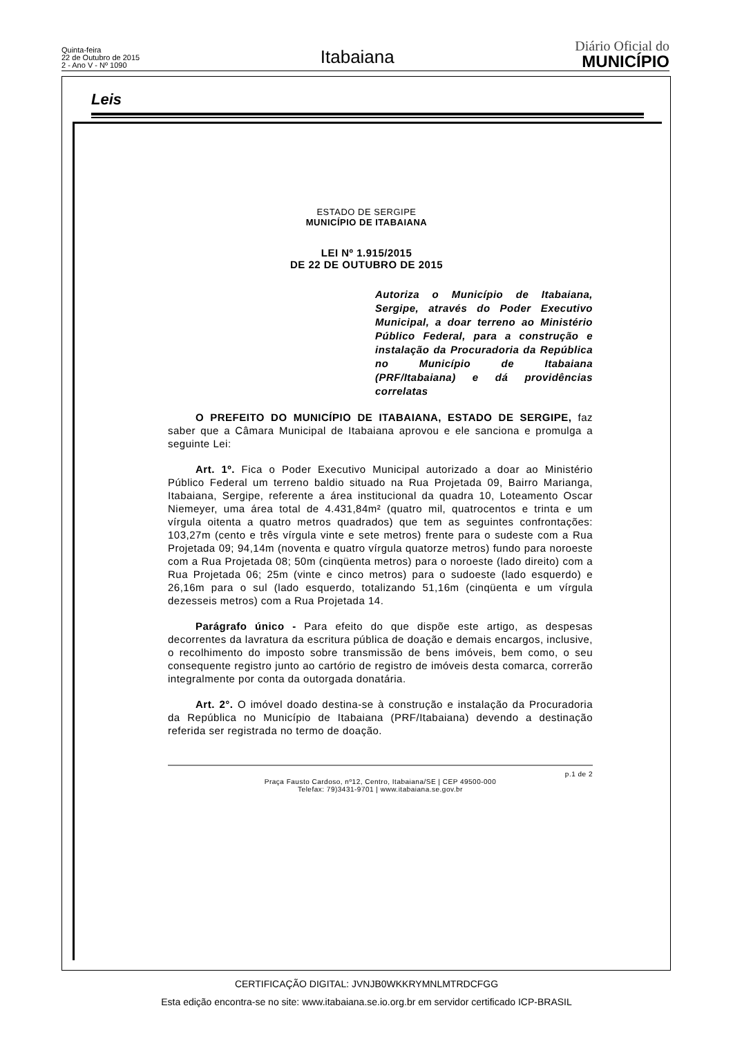Quinta-feira
22 de Outubro de 2015
2 - Ano V - Nº 1090
Itabaiana
Diário Oficial do
MUNICÍPIO
Leis
ESTADO DE SERGIPE
MUNICÍPIO DE ITABAIANA
LEI Nº 1.915/2015
DE 22 DE OUTUBRO DE 2015
Autoriza o Município de Itabaiana, Sergipe, através do Poder Executivo Municipal, a doar terreno ao Ministério Público Federal, para a construção e instalação da Procuradoria da República no Município de Itabaiana (PRF/Itabaiana) e dá providências correlatas
O PREFEITO DO MUNICÍPIO DE ITABAIANA, ESTADO DE SERGIPE, faz saber que a Câmara Municipal de Itabaiana aprovou e ele sanciona e promulga a seguinte Lei:
Art. 1º. Fica o Poder Executivo Municipal autorizado a doar ao Ministério Público Federal um terreno baldio situado na Rua Projetada 09, Bairro Marianga, Itabaiana, Sergipe, referente a área institucional da quadra 10, Loteamento Oscar Niemeyer, uma área total de 4.431,84m² (quatro mil, quatrocentos e trinta e um vírgula oitenta a quatro metros quadrados) que tem as seguintes confrontações: 103,27m (cento e três vírgula vinte e sete metros) frente para o sudeste com a Rua Projetada 09; 94,14m (noventa e quatro vírgula quatorze metros) fundo para noroeste com a Rua Projetada 08; 50m (cinqüenta metros) para o noroeste (lado direito) com a Rua Projetada 06; 25m (vinte e cinco metros) para o sudoeste (lado esquerdo) e 26,16m para o sul (lado esquerdo, totalizando 51,16m (cinqüenta e um vírgula dezesseis metros) com a Rua Projetada 14.
Parágrafo único - Para efeito do que dispõe este artigo, as despesas decorrentes da lavratura da escritura pública de doação e demais encargos, inclusive, o recolhimento do imposto sobre transmissão de bens imóveis, bem como, o seu consequente registro junto ao cartório de registro de imóveis desta comarca, correrão integralmente por conta da outorgada donatária.
Art. 2°. O imóvel doado destina-se à construção e instalação da Procuradoria da República no Município de Itabaiana (PRF/Itabaiana) devendo a destinação referida ser registrada no termo de doação.
p.1 de 2
Praça Fausto Cardoso, nº12, Centro, Itabaiana/SE | CEP 49500-000
Telefax: 79)3431-9701 | www.itabaiana.se.gov.br
CERTIFICAÇÃO DIGITAL: JVNJB0WKKRYMNLMTRDCFGG
Esta edição encontra-se no site: www.itabaiana.se.io.org.br em servidor certificado ICP-BRASIL